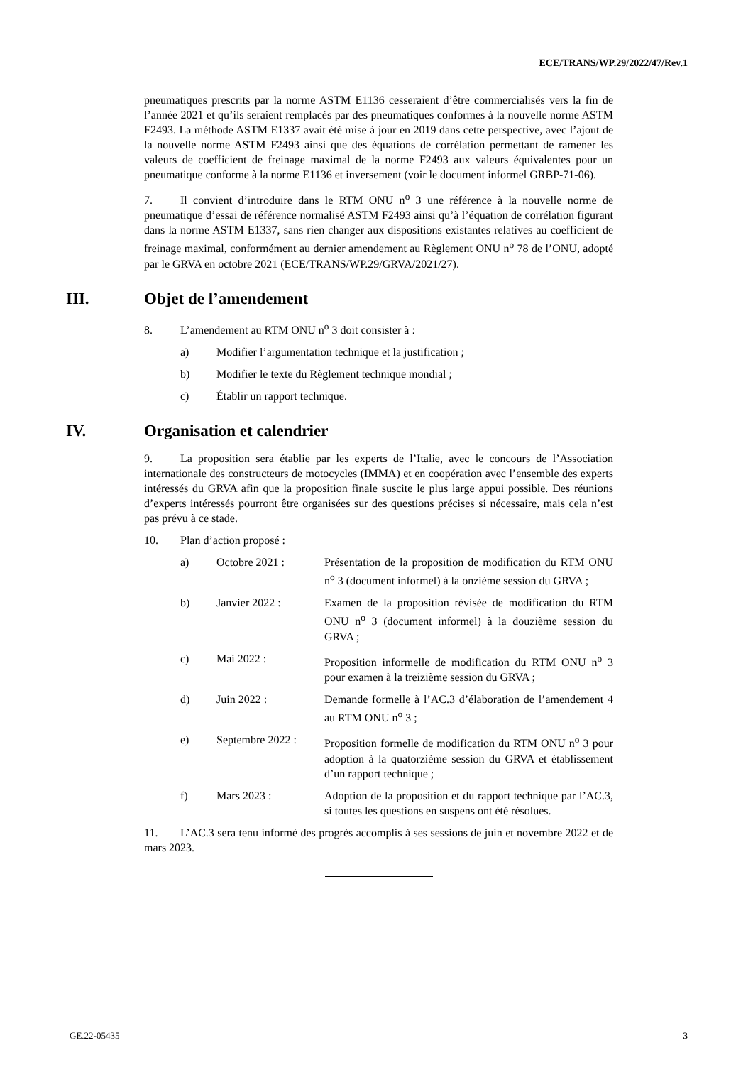ECE/TRANS/WP.29/2022/47/Rev.1
pneumatiques prescrits par la norme ASTM E1136 cesseraient d’être commercialisés vers la fin de l’année 2021 et qu’ils seraient remplacés par des pneumatiques conformes à la nouvelle norme ASTM F2493. La méthode ASTM E1337 avait été mise à jour en 2019 dans cette perspective, avec l’ajout de la nouvelle norme ASTM F2493 ainsi que des équations de corrélation permettant de ramener les valeurs de coefficient de freinage maximal de la norme F2493 aux valeurs équivalentes pour un pneumatique conforme à la norme E1136 et inversement (voir le document informel GRBP-71-06).
7. Il convient d’introduire dans le RTM ONU n<sup>o</sup> 3 une référence à la nouvelle norme de pneumatique d’essai de référence normalisé ASTM F2493 ainsi qu’à l’équation de corrélation figurant dans la norme ASTM E1337, sans rien changer aux dispositions existantes relatives au coefficient de freinage maximal, conformément au dernier amendement au Règlement ONU n<sup>o</sup> 78 de l’ONU, adopté par le GRVA en octobre 2021 (ECE/TRANS/WP.29/GRVA/2021/27).
III. Objet de l’amendement
8. L’amendement au RTM ONU n<sup>o</sup> 3 doit consister à :
a) Modifier l’argumentation technique et la justification ;
b) Modifier le texte du Règlement technique mondial ;
c) Établir un rapport technique.
IV. Organisation et calendrier
9. La proposition sera établie par les experts de l’Italie, avec le concours de l’Association internationale des constructeurs de motocycles (IMMA) et en coopération avec l’ensemble des experts intéressés du GRVA afin que la proposition finale suscite le plus large appui possible. Des réunions d’experts intéressés pourront être organisées sur des questions précises si nécessaire, mais cela n’est pas prévu à ce stade.
10. Plan d’action proposé :
a) Octobre 2021 : Présentation de la proposition de modification du RTM ONU n<sup>o</sup> 3 (document informel) à la onzième session du GRVA ;
b) Janvier 2022 : Examen de la proposition révisée de modification du RTM ONU n<sup>o</sup> 3 (document informel) à la douzième session du GRVA ;
c) Mai 2022 : Proposition informelle de modification du RTM ONU n<sup>o</sup> 3 pour examen à la treizième session du GRVA ;
d) Juin 2022 : Demande formelle à l’AC.3 d’élaboration de l’amendement 4 au RTM ONU n<sup>o</sup> 3 ;
e) Septembre 2022 : Proposition formelle de modification du RTM ONU n<sup>o</sup> 3 pour adoption à la quatorzième session du GRVA et établissement d’un rapport technique ;
f) Mars 2023 : Adoption de la proposition et du rapport technique par l’AC.3, si toutes les questions en suspens ont été résolues.
11. L’AC.3 sera tenu informé des progrès accomplis à ses sessions de juin et novembre 2022 et de mars 2023.
GE.22-05435 3